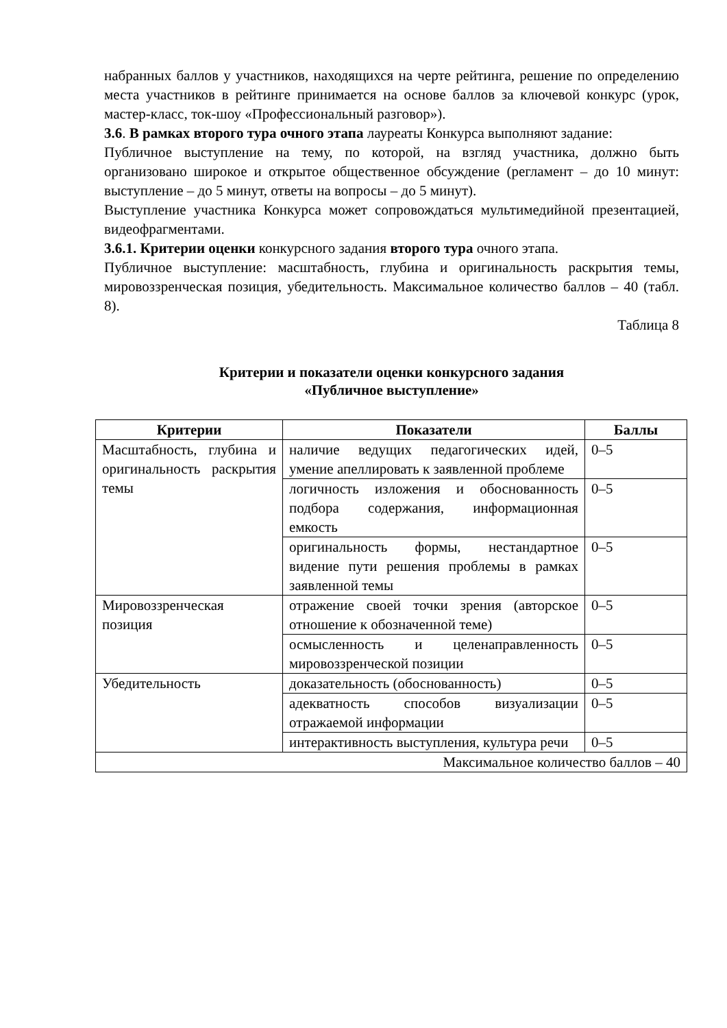набранных баллов у участников, находящихся на черте рейтинга, решение по определению места участников в рейтинге принимается на основе баллов за ключевой конкурс (урок, мастер-класс, ток-шоу «Профессиональный разговор»).
3.6. В рамках второго тура очного этапа лауреаты Конкурса выполняют задание:
Публичное выступление на тему, по которой, на взгляд участника, должно быть организовано широкое и открытое общественное обсуждение (регламент – до 10 минут: выступление – до 5 минут, ответы на вопросы – до 5 минут).
Выступление участника Конкурса может сопровождаться мультимедийной презентацией, видеофрагментами.
3.6.1. Критерии оценки конкурсного задания второго тура очного этапа.
Публичное выступление: масштабность, глубина и оригинальность раскрытия темы, мировоззренческая позиция, убедительность. Максимальное количество баллов – 40 (табл. 8).
Таблица 8
Критерии и показатели оценки конкурсного задания
«Публичное выступление»
| Критерии | Показатели | Баллы |
| --- | --- | --- |
| Масштабность, глубина и оригинальность раскрытия темы | наличие ведущих педагогических идей, умение апеллировать к заявленной проблеме | 0–5 |
| | логичность изложения и обоснованность подбора содержания, информационная емкость | 0–5 |
| | оригинальность формы, нестандартное видение пути решения проблемы в рамках заявленной темы | 0–5 |
| Мировоззренческая позиция | отражение своей точки зрения (авторское отношение к обозначенной теме) | 0–5 |
| | осмысленность и целенаправленность мировоззренческой позиции | 0–5 |
| Убедительность | доказательность (обоснованность) | 0–5 |
| | адекватность способов визуализации отражаемой информации | 0–5 |
| | интерактивность выступления, культура речи | 0–5 |
| Максимальное количество баллов – 40 | | |